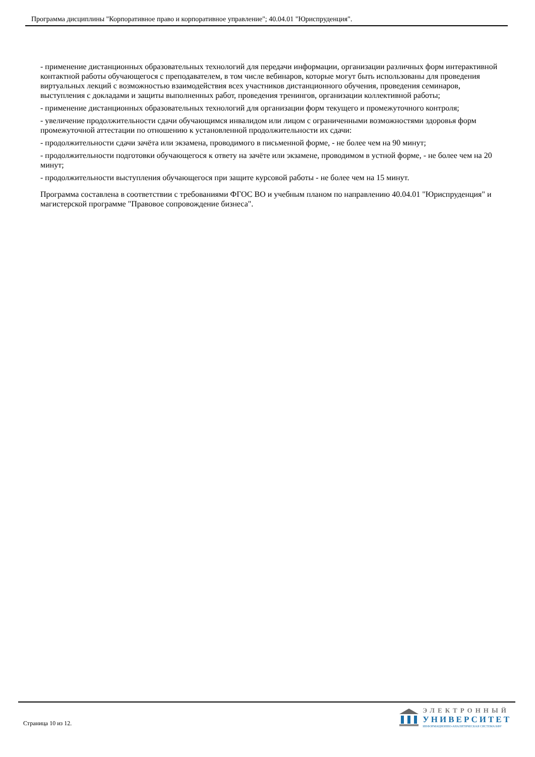Программа дисциплины "Корпоративное право и корпоративное управление"; 40.04.01 "Юриспруденция".
- применение дистанционных образовательных технологий для передачи информации, организации различных форм интерактивной контактной работы обучающегося с преподавателем, в том числе вебинаров, которые могут быть использованы для проведения виртуальных лекций с возможностью взаимодействия всех участников дистанционного обучения, проведения семинаров, выступления с докладами и защиты выполненных работ, проведения тренингов, организации коллективной работы;
- применение дистанционных образовательных технологий для организации форм текущего и промежуточного контроля;
- увеличение продолжительности сдачи обучающимся инвалидом или лицом с ограниченными возможностями здоровья форм промежуточной аттестации по отношению к установленной продолжительности их сдачи:
- продолжительности сдачи зачёта или экзамена, проводимого в письменной форме, - не более чем на 90 минут;
- продолжительности подготовки обучающегося к ответу на зачёте или экзамене, проводимом в устной форме, - не более чем на 20 минут;
- продолжительности выступления обучающегося при защите курсовой работы - не более чем на 15 минут.
Программа составлена в соответствии с требованиями ФГОС ВО и учебным планом по направлению 40.04.01 "Юриспруденция" и магистерской программе "Правовое сопровождение бизнеса".
Страница 10 из 12.
ЭЛЕКТРОННЫЙ
УНИВЕРСИТЕТ
ИНФОРМАЦИОННО-АНАЛИТИЧЕСКАЯ СИСТЕМА КФУ